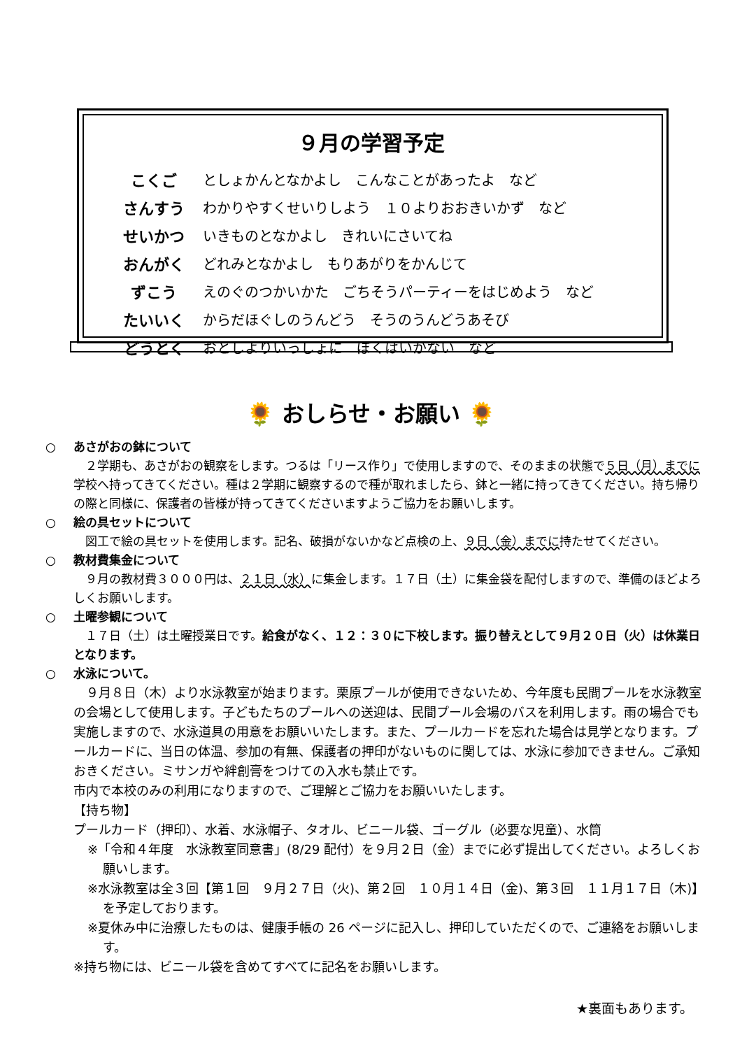９月の学習予定
| こくご | としょかんとなかよし こんなことがあったよ など |
| さんすう | わかりやすくせいりしよう １０よりおおきいかず など |
| せいかつ | いきものとなかよし きれいにさいてね |
| おんがく | どれみとなかよし もりあがりをかんじて |
| ずこう | えのぐのつかいかた ごちそうパーティーをはじめよう など |
| たいいく | からだほぐしのうんどう そうのうんどうあそび |
| どうとく | おとしよりいっしょに ぼくはいかない など |
🌻 おしらせ・お願い 🌻
○ あさがおの鉢について
　２学期も、あさがおの観察をします。つるは「リース作り」で使用しますので、そのままの状態で５日（月）までに学校へ持ってきてください。種は２学期に観察するので種が取れましたら、鉢と一緒に持ってきてください。持ち帰りの際と同様に、保護者の皆様が持ってきてくださいますようご協力をお願いします。
○ 絵の具セットについて
　図工で絵の具セットを使用します。記名、破損がないかなど点検の上、９日（金）までに持たせてください。
○ 教材費集金について
　９月の教材費３０００円は、２１日（水）に集金します。１７日（土）に集金袋を配付しますので、準備のほどよろしくお願いします。
○ 土曜参観について
　１７日（土）は土曜授業日です。給食がなく、１２：３０に下校します。振り替えとして９月２０日（火）は休業日となります。
○ 水泳について。
　９月８日（木）より水泳教室が始まります。栗原プールが使用できないため、今年度も民間プールを水泳教室の会場として使用します。子どもたちのプールへの送迎は、民間プール会場のバスを利用します。雨の場合でも実施しますので、水泳道具の用意をお願いいたします。また、プールカードを忘れた場合は見学となります。プールカードに、当日の体温、参加の有無、保護者の押印がないものに関しては、水泳に参加できません。ご承知おきください。ミサンガや絆創膏をつけての入水も禁止です。
市内で本校のみの利用になりますので、ご理解とご協力をお願いいたします。
【持ち物】
プールカード（押印）、水着、水泳帽子、タオル、ビニール袋、ゴーグル（必要な児童）、水筒
※「令和４年度　水泳教室同意書」(8/29 配付）を９月２日（金）までに必ず提出してください。よろしくお願いします。
※水泳教室は全３回【第１回　９月２７日（火)、第２回　１０月１４日（金)、第３回　１１月１７日（木)】を予定しております。
※夏休み中に治療したものは、健康手帳の 26 ページに記入し、押印していただくので、ご連絡をお願いします。
※持ち物には、ビニール袋を含めてすべてに記名をお願いします。
★裏面もあります。